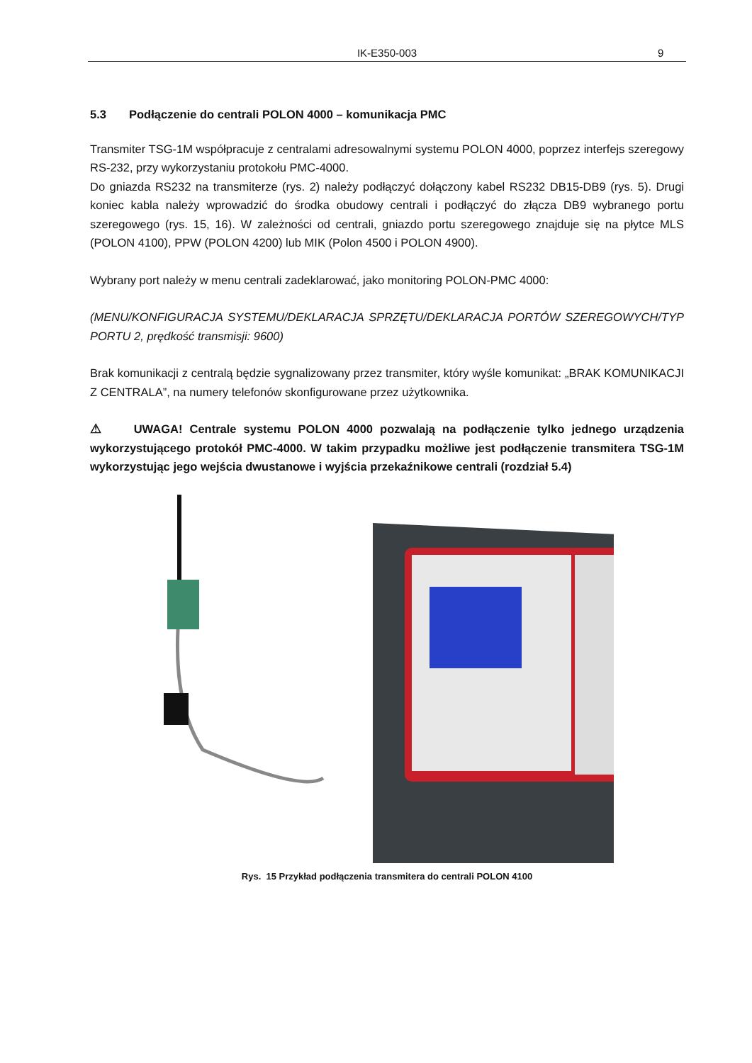IK-E350-003 9
5.3 Podłączenie do centrali POLON 4000 – komunikacja PMC
Transmiter TSG-1M współpracuje z centralami adresowalnymi systemu POLON 4000, poprzez interfejs szeregowy RS-232, przy wykorzystaniu protokołu PMC-4000.
Do gniazda RS232 na transmiterze (rys. 2) należy podłączyć dołączony kabel RS232 DB15-DB9 (rys. 5). Drugi koniec kabla należy wprowadzić do środka obudowy centrali i podłączyć do złącza DB9 wybranego portu szeregowego (rys. 15, 16). W zależności od centrali, gniazdo portu szeregowego znajduje się na płytce MLS (POLON 4100), PPW (POLON 4200) lub MIK (Polon 4500 i POLON 4900).
Wybrany port należy w menu centrali zadeklarować, jako monitoring POLON-PMC 4000:
(MENU/KONFIGURACJA SYSTEMU/DEKLARACJA SPRZĘTU/DEKLARACJA PORTÓW SZEREGOWYCH/TYP PORTU 2, prędkość transmisji: 9600)
Brak komunikacji z centralą będzie sygnalizowany przez transmiter, który wyśle komunikat: „BRAK KOMUNIKACJI Z CENTRALA”, na numery telefonów skonfigurowane przez użytkownika.
⚠ UWAGA! Centrale systemu POLON 4000 pozwalają na podłączenie tylko jednego urządzenia wykorzystującego protokół PMC-4000. W takim przypadku możliwe jest podłączenie transmitera TSG-1M wykorzystując jego wejścia dwustanowe i wyjścia przekaźnikowe centrali (rozdział 5.4)
Rys. 15 Przykład podłączenia transmitera do centrali POLON 4100